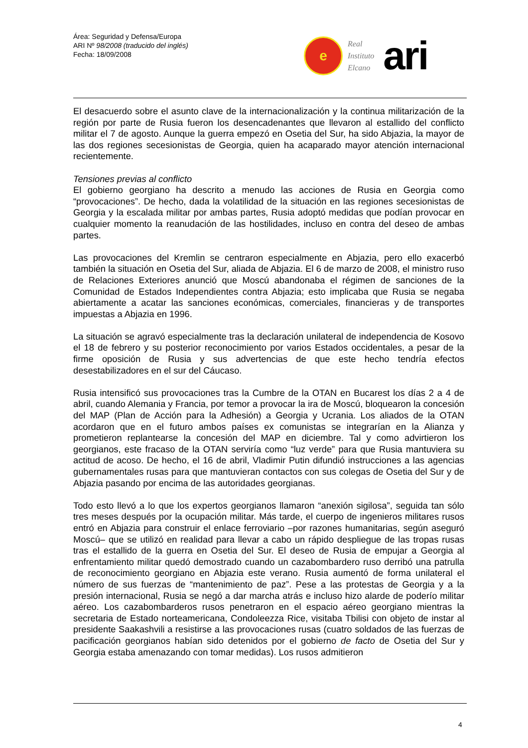Área: Seguridad y Defensa/Europa
ARI Nº 98/2008 (traducido del inglés)
Fecha: 18/09/2008
e
Real
Instituto
Elcano
ari
El desacuerdo sobre el asunto clave de la internacionalización y la continua militarización de la región por parte de Rusia fueron los desencadenantes que llevaron al estallido del conflicto militar el 7 de agosto. Aunque la guerra empezó en Osetia del Sur, ha sido Abjazia, la mayor de las dos regiones secesionistas de Georgia, quien ha acaparado mayor atención internacional recientemente.
Tensiones previas al conflicto
El gobierno georgiano ha descrito a menudo las acciones de Rusia en Georgia como “provocaciones”. De hecho, dada la volatilidad de la situación en las regiones secesionistas de Georgia y la escalada militar por ambas partes, Rusia adoptó medidas que podían provocar en cualquier momento la reanudación de las hostilidades, incluso en contra del deseo de ambas partes.
Las provocaciones del Kremlin se centraron especialmente en Abjazia, pero ello exacerbó también la situación en Osetia del Sur, aliada de Abjazia. El 6 de marzo de 2008, el ministro ruso de Relaciones Exteriores anunció que Moscú abandonaba el régimen de sanciones de la Comunidad de Estados Independientes contra Abjazia; esto implicaba que Rusia se negaba abiertamente a acatar las sanciones económicas, comerciales, financieras y de transportes impuestas a Abjazia en 1996.
La situación se agravó especialmente tras la declaración unilateral de independencia de Kosovo el 18 de febrero y su posterior reconocimiento por varios Estados occidentales, a pesar de la firme oposición de Rusia y sus advertencias de que este hecho tendría efectos desestabilizadores en el sur del Cáucaso.
Rusia intensificó sus provocaciones tras la Cumbre de la OTAN en Bucarest los días 2 a 4 de abril, cuando Alemania y Francia, por temor a provocar la ira de Moscú, bloquearon la concesión del MAP (Plan de Acción para la Adhesión) a Georgia y Ucrania. Los aliados de la OTAN acordaron que en el futuro ambos países ex comunistas se integrarían en la Alianza y prometieron replantearse la concesión del MAP en diciembre. Tal y como advirtieron los georgianos, este fracaso de la OTAN serviría como “luz verde” para que Rusia mantuviera su actitud de acoso. De hecho, el 16 de abril, Vladimir Putin difundió instrucciones a las agencias gubernamentales rusas para que mantuvieran contactos con sus colegas de Osetia del Sur y de Abjazia pasando por encima de las autoridades georgianas.
Todo esto llevó a lo que los expertos georgianos llamaron “anexión sigilosa”, seguida tan sólo tres meses después por la ocupación militar. Más tarde, el cuerpo de ingenieros militares rusos entró en Abjazia para construir el enlace ferroviario –por razones humanitarias, según aseguró Moscú– que se utilizó en realidad para llevar a cabo un rápido despliegue de las tropas rusas tras el estallido de la guerra en Osetia del Sur. El deseo de Rusia de empujar a Georgia al enfrentamiento militar quedó demostrado cuando un cazabombardero ruso derribó una patrulla de reconocimiento georgiano en Abjazia este verano. Rusia aumentó de forma unilateral el número de sus fuerzas de “mantenimiento de paz”. Pese a las protestas de Georgia y a la presión internacional, Rusia se negó a dar marcha atrás e incluso hizo alarde de poderío militar aéreo. Los cazabombarderos rusos penetraron en el espacio aéreo georgiano mientras la secretaria de Estado norteamericana, Condoleezza Rice, visitaba Tbilisi con objeto de instar al presidente Saakashvili a resistirse a las provocaciones rusas (cuatro soldados de las fuerzas de pacificación georgianos habían sido detenidos por el gobierno de facto de Osetia del Sur y Georgia estaba amenazando con tomar medidas). Los rusos admitieron
4